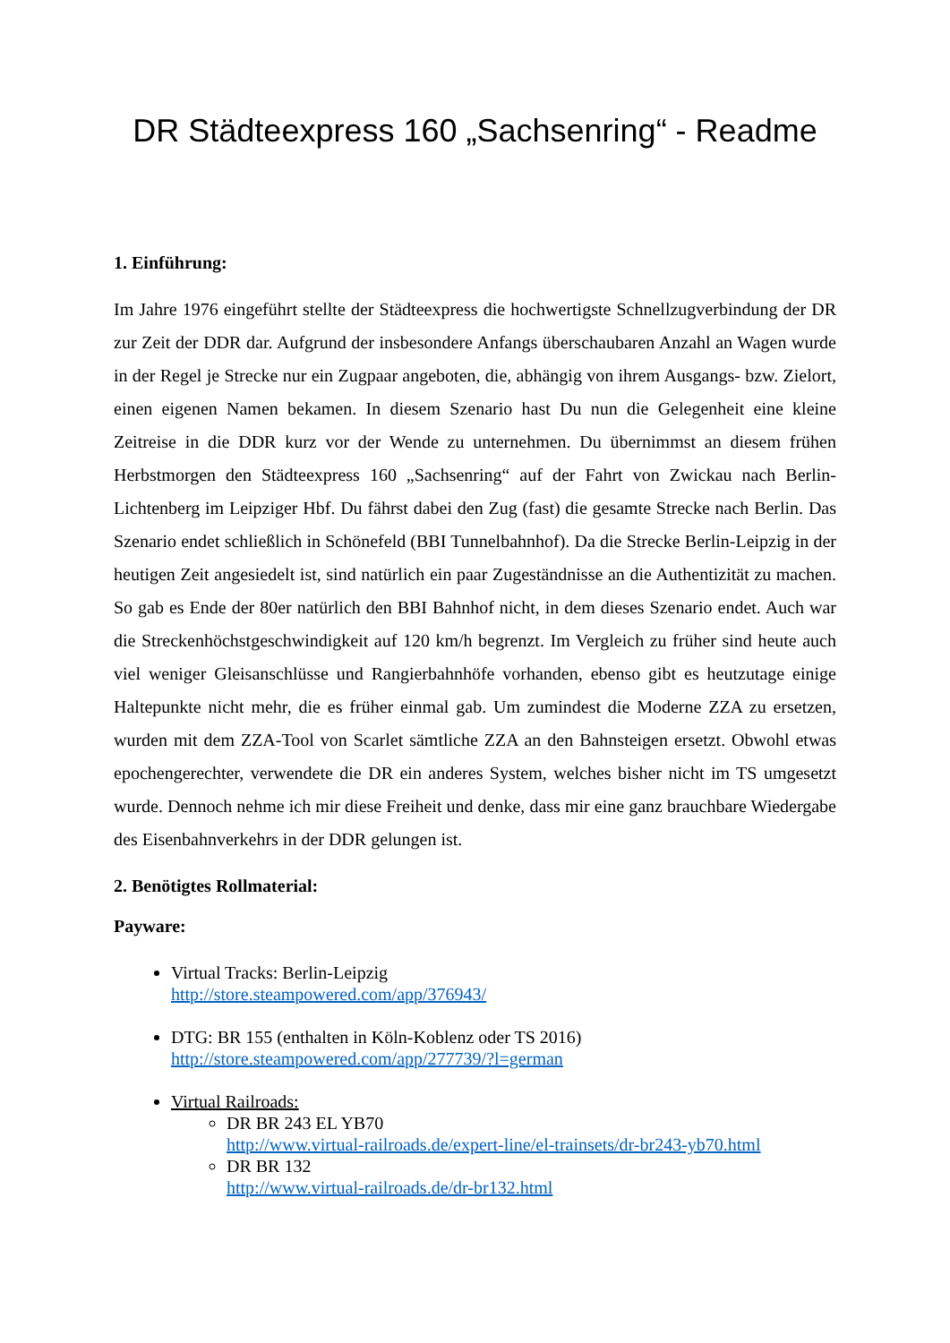DR Städteexpress 160 „Sachsenring“ - Readme
1. Einführung:
Im Jahre 1976 eingeführt stellte der Städteexpress die hochwertigste Schnellzugverbindung der DR zur Zeit der DDR dar. Aufgrund der insbesondere Anfangs überschaubaren Anzahl an Wagen wurde in der Regel je Strecke nur ein Zugpaar angeboten, die, abhängig von ihrem Ausgangs- bzw. Zielort, einen eigenen Namen bekamen. In diesem Szenario hast Du nun die Gelegenheit eine kleine Zeitreise in die DDR kurz vor der Wende zu unternehmen. Du übernimmst an diesem frühen Herbstmorgen den Städteexpress 160 „Sachsenring“ auf der Fahrt von Zwickau nach Berlin-Lichtenberg im Leipziger Hbf. Du fährst dabei den Zug (fast) die gesamte Strecke nach Berlin. Das Szenario endet schließlich in Schönefeld (BBI Tunnelbahnhof). Da die Strecke Berlin-Leipzig in der heutigen Zeit angesiedelt ist, sind natürlich ein paar Zugeständnisse an die Authentizität zu machen. So gab es Ende der 80er natürlich den BBI Bahnhof nicht, in dem dieses Szenario endet. Auch war die Streckenhöchstgeschwindigkeit auf 120 km/h begrenzt. Im Vergleich zu früher sind heute auch viel weniger Gleisanschlüsse und Rangierbahnhöfe vorhanden, ebenso gibt es heutzutage einige Haltepunkte nicht mehr, die es früher einmal gab. Um zumindest die Moderne ZZA zu ersetzen, wurden mit dem ZZA-Tool von Scarlet sämtliche ZZA an den Bahnsteigen ersetzt. Obwohl etwas epochengerechter, verwendete die DR ein anderes System, welches bisher nicht im TS umgesetzt wurde. Dennoch nehme ich mir diese Freiheit und denke, dass mir eine ganz brauchbare Wiedergabe des Eisenbahnverkehrs in der DDR gelungen ist.
2. Benötigtes Rollmaterial:
Payware:
Virtual Tracks: Berlin-Leipzig
http://store.steampowered.com/app/376943/
DTG: BR 155 (enthalten in Köln-Koblenz oder TS 2016)
http://store.steampowered.com/app/277739/?l=german
Virtual Railroads:
DR BR 243 EL YB70
http://www.virtual-railroads.de/expert-line/el-trainsets/dr-br243-yb70.html
DR BR 132
http://www.virtual-railroads.de/dr-br132.html